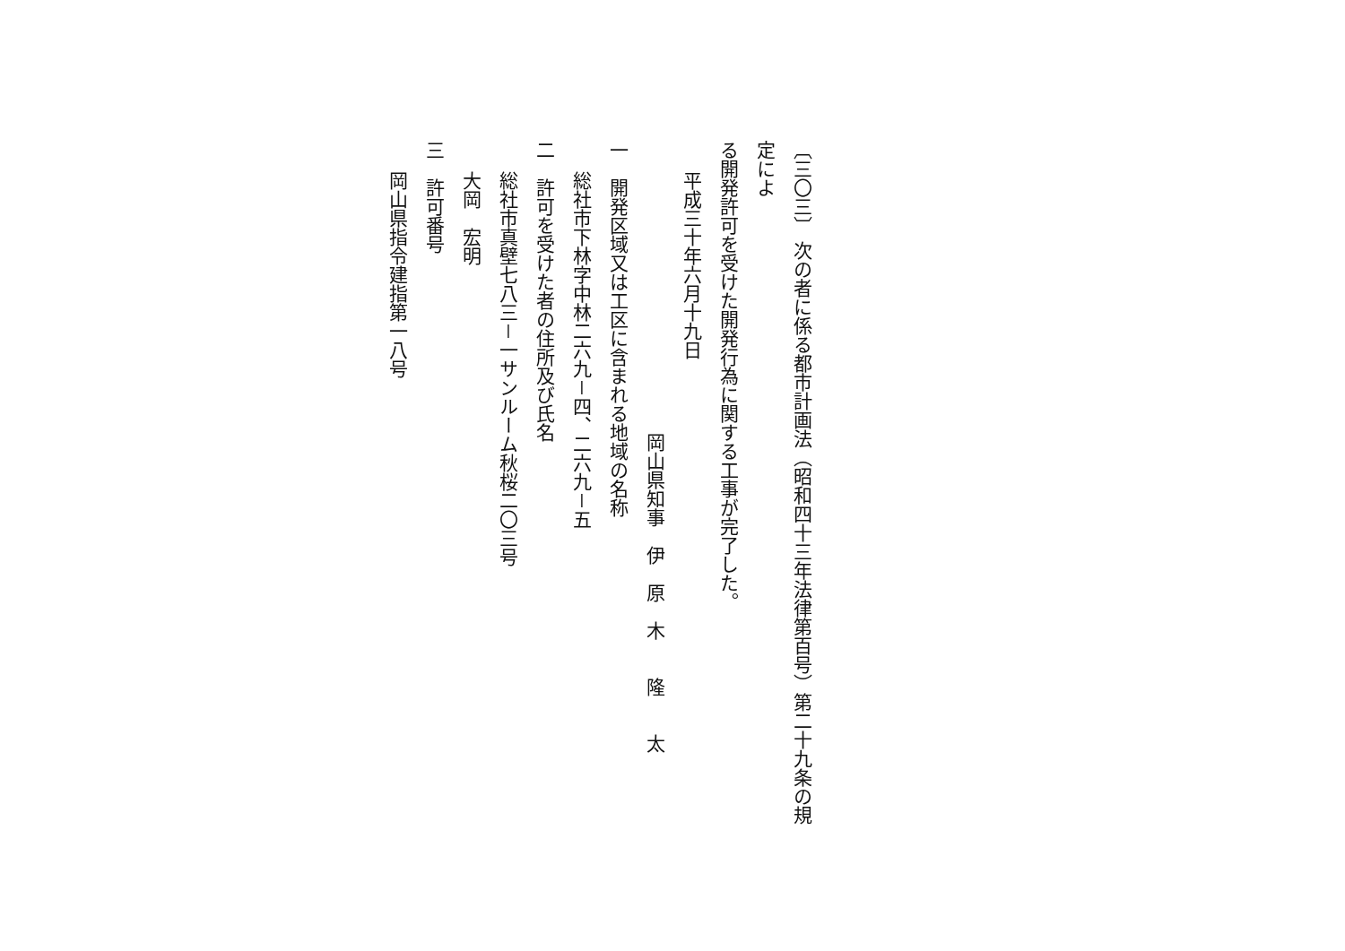〔三〇三〕 次の者に係る都市計画法（昭和四十三年法律第百号）第二十九条の規定によ
る開発許可を受けた開発行為に関する工事が完了した。
平成三十年六月十九日
岡山県知事　伊　原　木　　隆　　太
一　開発区域又は工区に含まれる地域の名称
総社市下林字中林二六九－四、二六九－五
二　許可を受けた者の住所及び氏名
総社市真壁七八三－一サンルーム秋桜二〇三号
大岡　宏明
三　許可番号
岡山県指令建指第一八号